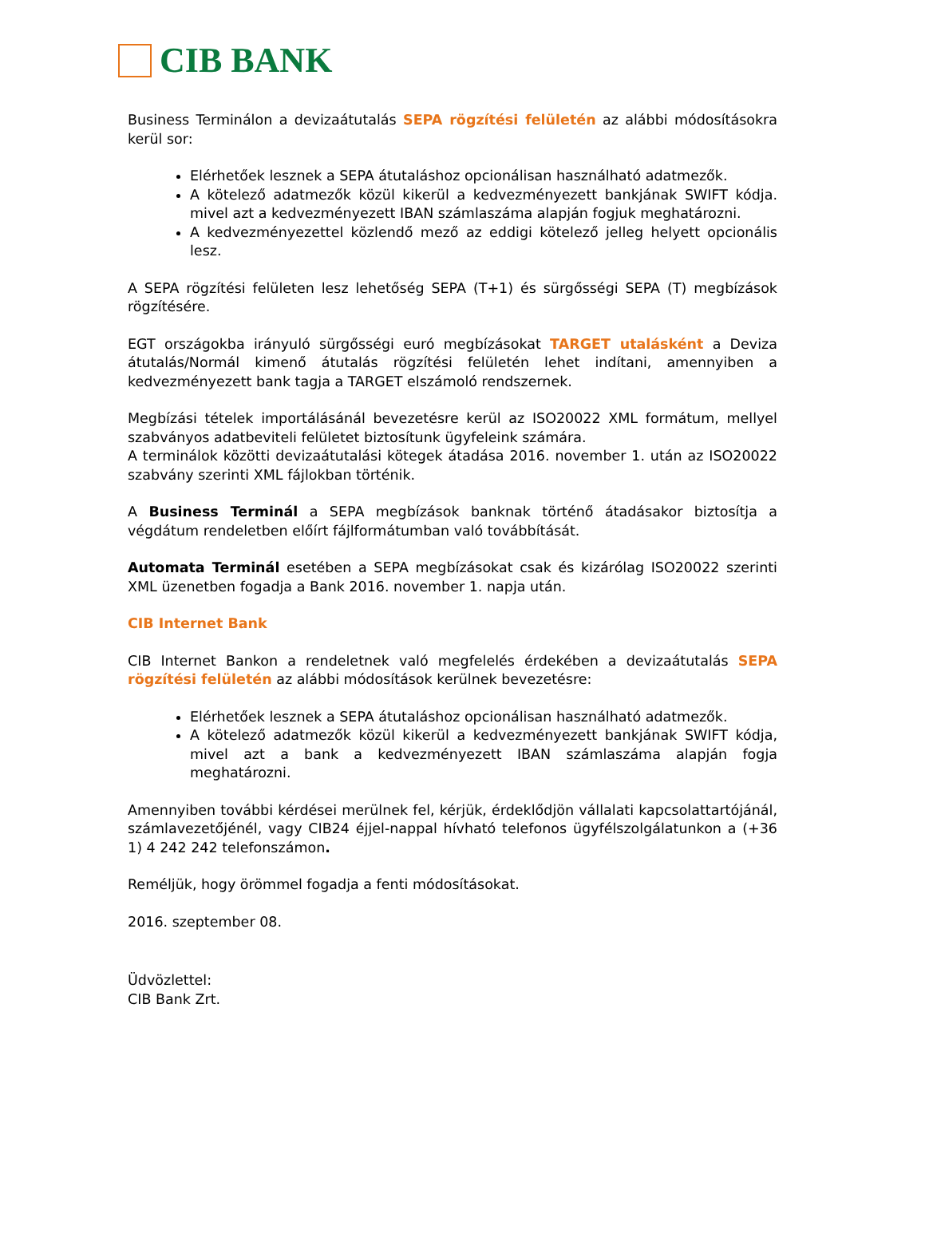CIB BANK
Business Terminálon a devizaátutalás SEPA rögzítési felületén az alábbi módosításokra kerül sor:
Elérhetőek lesznek a SEPA átutaláshoz opcionálisan használható adatmezők.
A kötelező adatmezők közül kikerül a kedvezményezett bankjának SWIFT kódja. mivel azt a kedvezményezett IBAN számlaszáma alapján fogjuk meghatározni.
A kedvezményezettel közlendő mező az eddigi kötelező jelleg helyett opcionális lesz.
A SEPA rögzítési felületen lesz lehetőség SEPA (T+1) és sürgősségi SEPA (T) megbízások rögzítésére.
EGT országokba irányuló sürgősségi euró megbízásokat TARGET utalásként a Deviza átutalás/Normál kimenő átutalás rögzítési felületén lehet indítani, amennyiben a kedvezményezett bank tagja a TARGET elszámoló rendszernek.
Megbízási tételek importálásánál bevezetésre kerül az ISO20022 XML formátum, mellyel szabványos adatbeviteli felületet biztosítunk ügyfeleink számára.
A terminálok közötti devizaátutalási kötegek átadása 2016. november 1. után az ISO20022 szabvány szerinti XML fájlokban történik.
A Business Terminál a SEPA megbízások banknak történő átadásakor biztosítja a végdátum rendeletben előírt fájlformátumban való továbbítását.
Automata Terminál esetében a SEPA megbízásokat csak és kizárólag ISO20022 szerinti XML üzenetben fogadja a Bank 2016. november 1. napja után.
CIB Internet Bank
CIB Internet Bankon a rendeletnek való megfelelés érdekében a devizaátutalás SEPA rögzítési felületén az alábbi módosítások kerülnek bevezetésre:
Elérhetőek lesznek a SEPA átutaláshoz opcionálisan használható adatmezők.
A kötelező adatmezők közül kikerül a kedvezményezett bankjának SWIFT kódja, mivel azt a bank a kedvezményezett IBAN számlaszáma alapján fogja meghatározni.
Amennyiben további kérdései merülnek fel, kérjük, érdeklődjön vállalati kapcsolattartójánál, számlavezetőjénél, vagy CIB24 éjjel-nappal hívható telefonos ügyfélszolgálatunkon a (+36 1) 4 242 242 telefonszámon.
Reméljük, hogy örömmel fogadja a fenti módosításokat.
2016. szeptember 08.
Üdvözlettel:
CIB Bank Zrt.